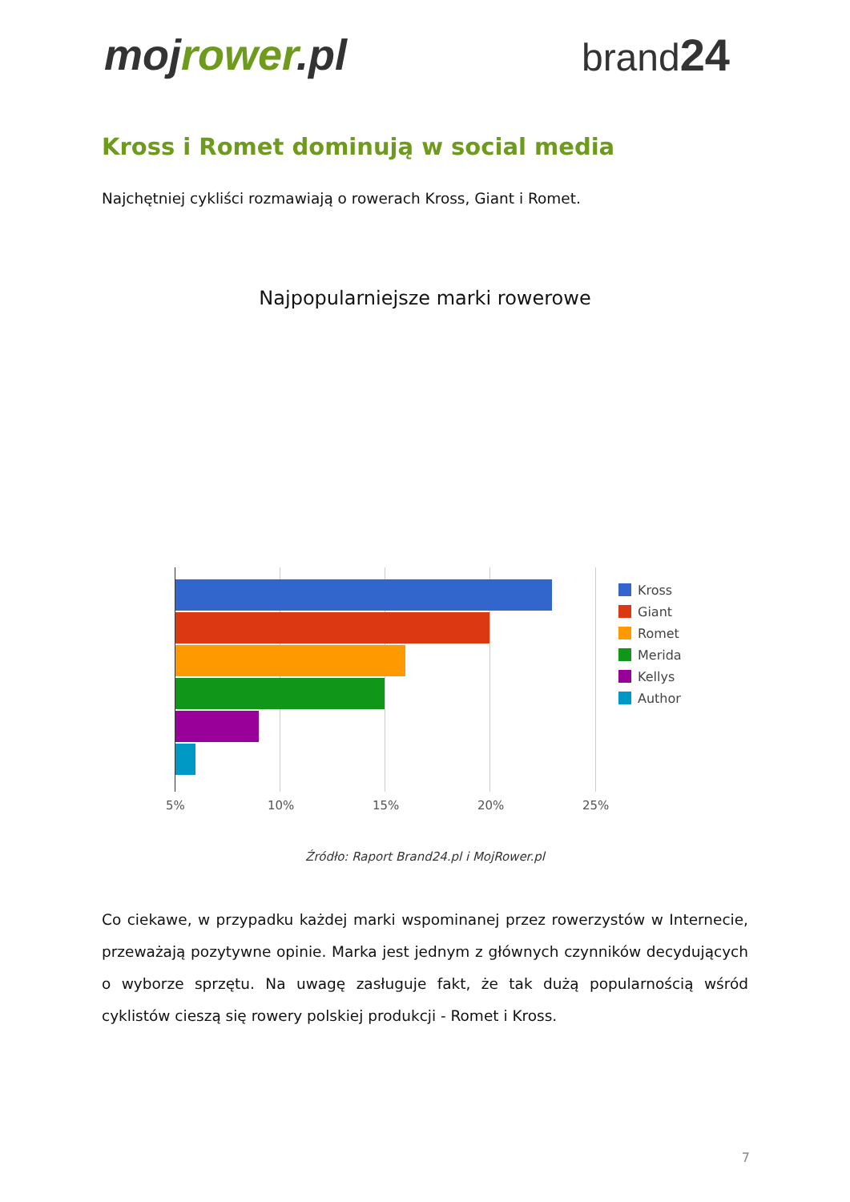mojrower.pl brand24
Kross i Romet dominują w social media
Najchętniej cykliści rozmawiają o rowerach Kross, Giant i Romet.
Najpopularniejsze marki rowerowe
5% 10% 15% 20% 25%
Kross
Giant
Romet
Merida
Kellys
Author
Źródło: Raport Brand24.pl i MojRower.pl
Co ciekawe, w przypadku każdej marki wspominanej przez rowerzystów w Internecie, przeważają pozytywne opinie. Marka jest jednym z głównych czynników decydujących o wyborze sprzętu. Na uwagę zasługuje fakt, że tak dużą popularnością wśród cyklistów cieszą się rowery polskiej produkcji - Romet i Kross.
7